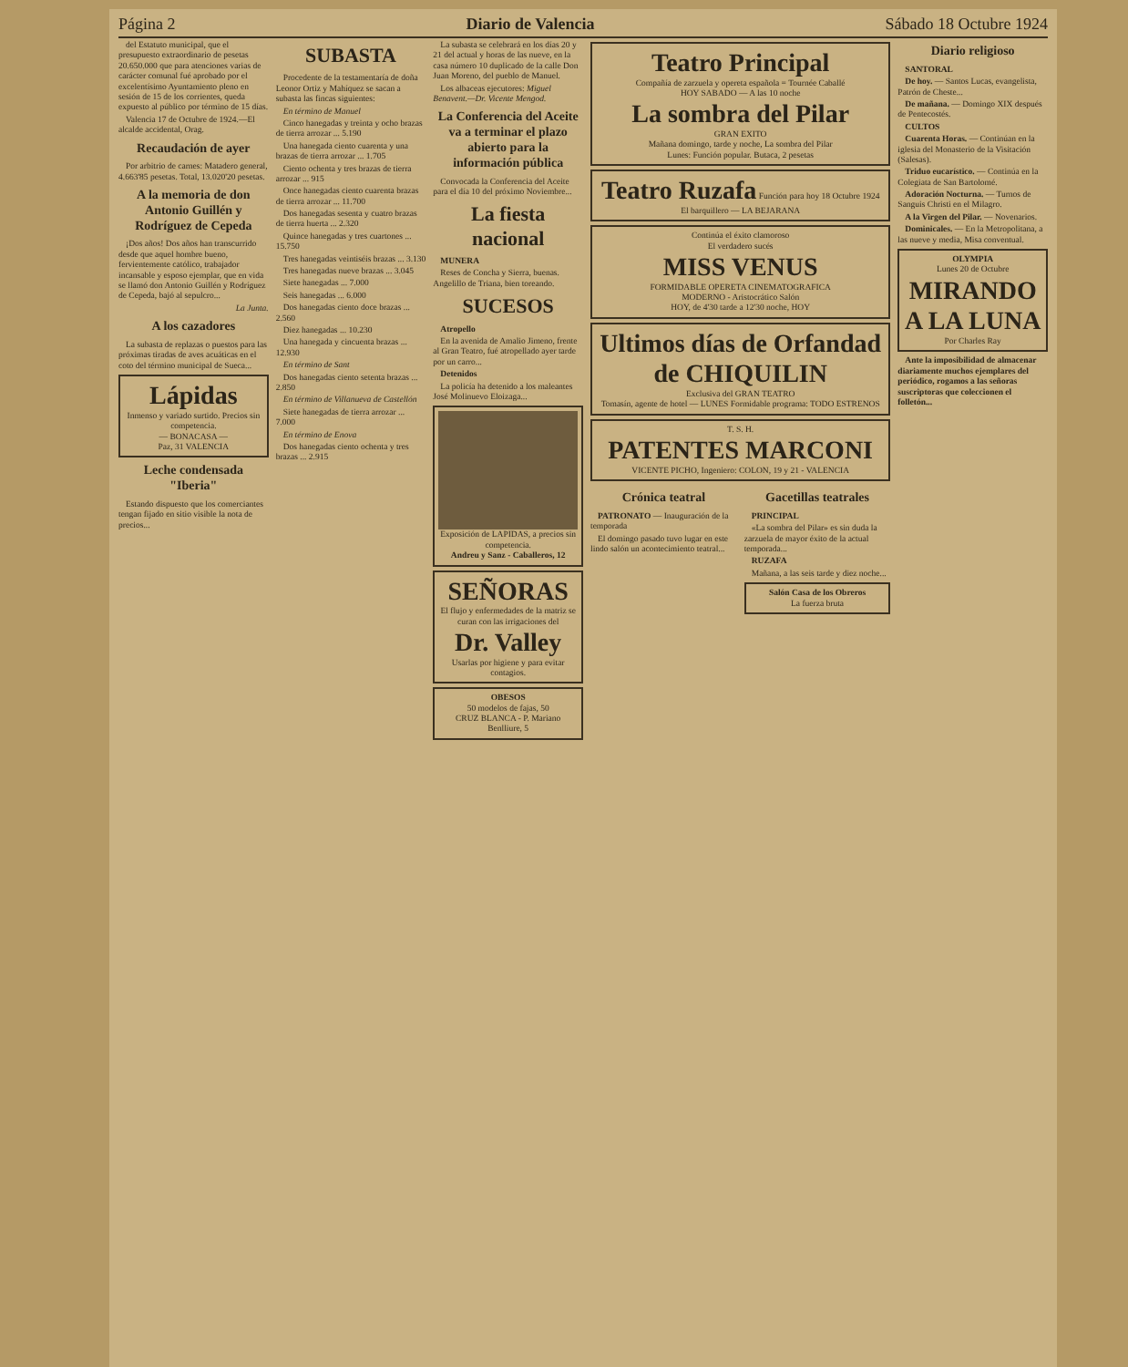Página 2 Diario de Valencia Sábado 18 Octubre 1924
del Estatuto municipal, que el presupuesto extraordinario de pesetas 20.650.000 que para atenciones varias de carácter comunal fué aprobado por el excelentísimo Ayuntamiento pleno en sesión de 15 de los corrientes, queda expuesto al público por término de 15 días.
Valencia 17 de Octubre de 1924.—El alcalde accidental, Orag.
Recaudación de ayer
Por arbitrio de carnes: Matadero general, 4.663'85 pesetas. Total, 13.020'20 pesetas.
A la memoria de don Antonio Guillén y Rodríguez de Cepeda
¡Dos años! Dos años han transcurrido desde que aquel hombre bueno, fervientemente católico, trabajador incansable y esposo ejemplar, que en vida se llamó don Antonio Guillén y Rodríguez de Cepeda, bajó al sepulcro...
La Junta.
A los cazadores
La subasta de replazas o puestos para las próximas tiradas de aves acuáticas en el coto del término municipal de Sueca...
Lápidas
Inmenso y variado surtido. Precios sin competencia.
— BONACASA —
Paz, 31 VALENCIA
Leche condensada "Iberia"
Estando dispuesto que los comerciantes tengan fijado en sitio visible la nota de precios...
SUBASTA
Procedente de la testamentaría de doña Leonor Ortiz y Mahíquez se sacan a subasta las fincas siguientes:
En término de Manuel
Cinco hanegadas y treinta y ocho brazas de tierra arrozar ... 5.190
Una hanegada ciento cuarenta y una brazas de tierra arrozar ... 1.705
Ciento ochenta y tres brazas de tierra arrozar ... 915
Once hanegadas ciento cuarenta brazas de tierra arrozar ... 11.700
Dos hanegadas sesenta y cuatro brazas de tierra huerta ... 2.320
Quince hanegadas y tres cuartones ... 15.750
Tres hanegadas veintiséis brazas ... 3.130
Tres hanegadas nueve brazas ... 3.045
Siete hanegadas ... 7.000
Seis hanegadas ... 6.000
Dos hanegadas ciento doce brazas ... 2.560
Diez hanegadas ... 10.230
Una hanegada y cincuenta brazas ... 12.930
En término de Sant
Dos hanegadas ciento setenta brazas ... 2.850
En término de Villanueva de Castellón
Siete hanegadas de tierra arrozar ... 7.000
En término de Enova
Dos hanegadas ciento ochenta y tres brazas ... 2.915
La subasta se celebrará en los días 20 y 21 del actual y horas de las nueve, en la casa número 10 duplicado de la calle Don Juan Moreno, del pueblo de Manuel.
Los albaceas ejecutores: Miguel Benavent.—Dr. Vicente Mengod.
La Conferencia del Aceite va a terminar el plazo abierto para la información pública
Convocada la Conferencia del Aceite para el día 10 del próximo Noviembre...
La fiesta nacional
MUNERA
Reses de Concha y Sierra, buenas. Angelillo de Triana, bien toreando.
SUCESOS
Atropello
En la avenida de Amalio Jimeno, frente al Gran Teatro, fué atropellado ayer tarde por un carro...
Detenidos
La policía ha detenido a los maleantes José Molinuevo Eloizaga...
Exposición de LAPIDAS, a precios sin competencia.
Andreu y Sanz - Caballeros, 12
SEÑORAS
El flujo y enfermedades de la matriz se curan con las irrigaciones del
Dr. Valley
Usarlas por higiene y para evitar contagios.
OBESOS
50 modelos de fajas, 50
CRUZ BLANCA - P. Mariano Benlliure, 5
Teatro Principal
Compañía de zarzuela y opereta española = Tournée Caballé
HOY SABADO — A las 10 noche
La sombra del Pilar
GRAN EXITO
Mañana domingo, tarde y noche, La sombra del Pilar
Lunes: Función popular. Butaca, 2 pesetas
Teatro Ruzafa Función para hoy 18 Octubre 1924
El barquillero — LA BEJARANA
Continúa el éxito clamoroso
El verdadero sucés
MISS VENUS
FORMIDABLE OPERETA CINEMATOGRAFICA
MODERNO - Aristocrático Salón
HOY, de 4'30 tarde a 12'30 noche, HOY
Ultimos días de Orfandad de CHIQUILIN
Exclusiva del GRAN TEATRO
Tomasín, agente de hotel — LUNES Formidable programa: TODO ESTRENOS
T. S. H.
PATENTES MARCONI
VICENTE PICHO, Ingeniero: COLON, 19 y 21 - VALENCIA
Crónica teatral
PATRONATO — Inauguración de la temporada
El domingo pasado tuvo lugar en este lindo salón un acontecimiento teatral...
Gacetillas teatrales
PRINCIPAL
«La sombra del Pilar» es sin duda la zarzuela de mayor éxito de la actual temporada...
RUZAFA
Mañana, a las seis tarde y diez noche...
Salón Casa de los Obreros
La fuerza bruta
Diario religioso
SANTORAL
De hoy. — Santos Lucas, evangelista, Patrón de Cheste...
De mañana. — Domingo XIX después de Pentecostés.
CULTOS
Cuarenta Horas. — Continúan en la iglesia del Monasterio de la Visitación (Salesas).
Triduo eucarístico. — Continúa en la Colegiata de San Bartolomé.
Adoración Nocturna. — Turnos de Sanguis Christi en el Milagro.
A la Virgen del Pilar. — Novenarios.
Dominicales. — En la Metropolitana, a las nueve y media, Misa conventual.
OLYMPIA
Lunes 20 de Octubre
MIRANDO A LA LUNA
Por Charles Ray
Ante la imposibilidad de almacenar diariamente muchos ejemplares del periódico, rogamos a las señoras suscriptoras que coleccionen el folletón...